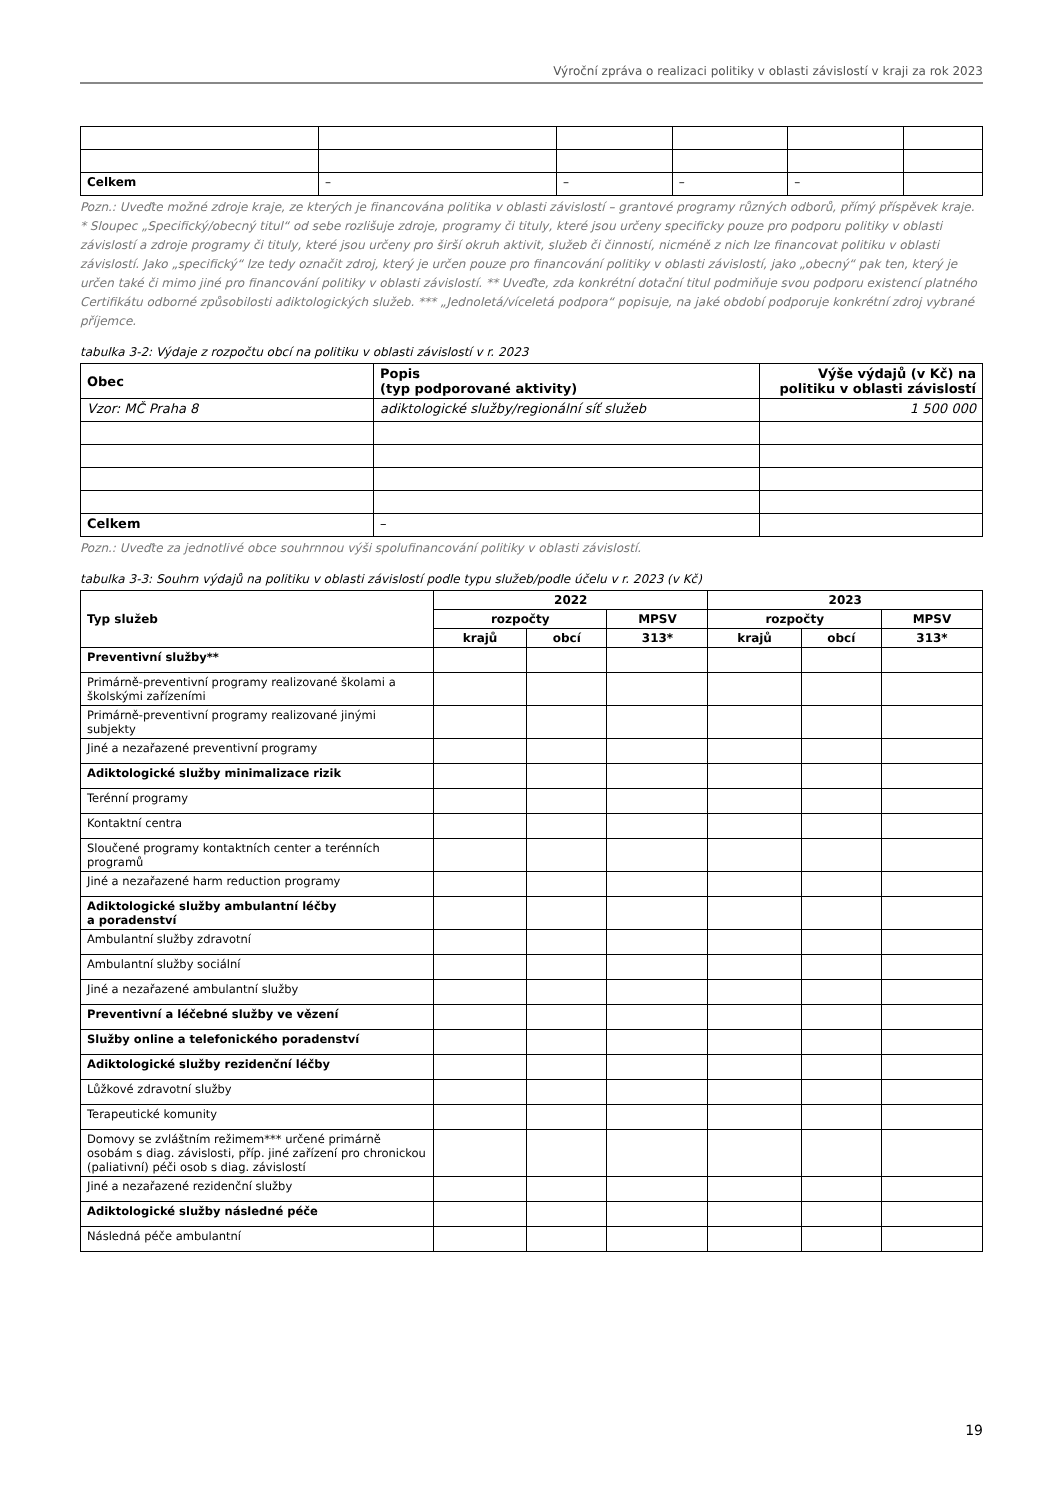Výroční zpráva o realizaci politiky v oblasti závislostí v kraji za rok 2023
| Celkem | – | – | – | – | |
Pozn.: Uveďte možné zdroje kraje, ze kterých je financována politika v oblasti závislostí – grantové programy různých odborů, přímý příspěvek kraje. * Sloupec „Specifický/obecný titul“ od sebe rozlišuje zdroje, programy či tituly, které jsou určeny specificky pouze pro podporu politiky v oblasti závislostí a zdroje programy či tituly, které jsou určeny pro širší okruh aktivit, služeb či činností, nicméně z nich lze financovat politiku v oblasti závislostí. Jako „specifický“ lze tedy označit zdroj, který je určen pouze pro financování politiky v oblasti závislostí, jako „obecný“ pak ten, který je určen také či mimo jiné pro financování politiky v oblasti závislostí. ** Uveďte, zda konkrétní dotační titul podmiňuje svou podporu existencí platného Certifikátu odborné způsobilosti adiktologických služeb. *** „Jednoletá/víceletá podpora“ popisuje, na jaké období podporuje konkrétní zdroj vybrané příjemce.
tabulka 3-2: Výdaje z rozpočtu obcí na politiku v oblasti závislostí v r. 2023
| Obec | Popis (typ podporované aktivity) | Výše výdajů (v Kč) na politiku v oblasti závislostí |
| --- | --- | --- |
| Vzor: MČ Praha 8 | adiktologické služby/regionální síť služeb | 1 500 000 |
| Celkem | – | |
Pozn.: Uveďte za jednotlivé obce souhrnnou výši spolufinancování politiky v oblasti závislostí.
tabulka 3-3: Souhrn výdajů na politiku v oblasti závislostí podle typu služeb/podle účelu v r. 2023 (v Kč)
| Typ služeb | 2022 | | | 2023 | | |
| --- | --- | --- | --- | --- | --- | --- |
| | rozpočty | | MPSV | rozpočty | | MPSV |
| | krajů | obcí | 313* | krajů | obcí | 313* |
| Preventivní služby** | | | | | | |
| Primárně-preventivní programy realizované školami a školskými zařízeními | | | | | | |
| Primárně-preventivní programy realizované jinými subjekty | | | | | | |
| Jiné a nezařazené preventivní programy | | | | | | |
| Adiktologické služby minimalizace rizik | | | | | | |
| Terénní programy | | | | | | |
| Kontaktní centra | | | | | | |
| Sloučené programy kontaktních center a terénních programů | | | | | | |
| Jiné a nezařazené harm reduction programy | | | | | | |
| Adiktologické služby ambulantní léčby a poradenství | | | | | | |
| Ambulantní služby zdravotní | | | | | | |
| Ambulantní služby sociální | | | | | | |
| Jiné a nezařazené ambulantní služby | | | | | | |
| Preventivní a léčebné služby ve vězení | | | | | | |
| Služby online a telefonického poradenství | | | | | | |
| Adiktologické služby rezidenční léčby | | | | | | |
| Lůžkové zdravotní služby | | | | | | |
| Terapeutické komunity | | | | | | |
| Domovy se zvláštním režimem*** určené primárně osobám s diag. závislosti, příp. jiné zařízení pro chronickou (paliativní) péči osob s diag. závislostí | | | | | | |
| Jiné a nezařazené rezidenční služby | | | | | | |
| Adiktologické služby následné péče | | | | | | |
| Následná péče ambulantní | | | | | | |
19